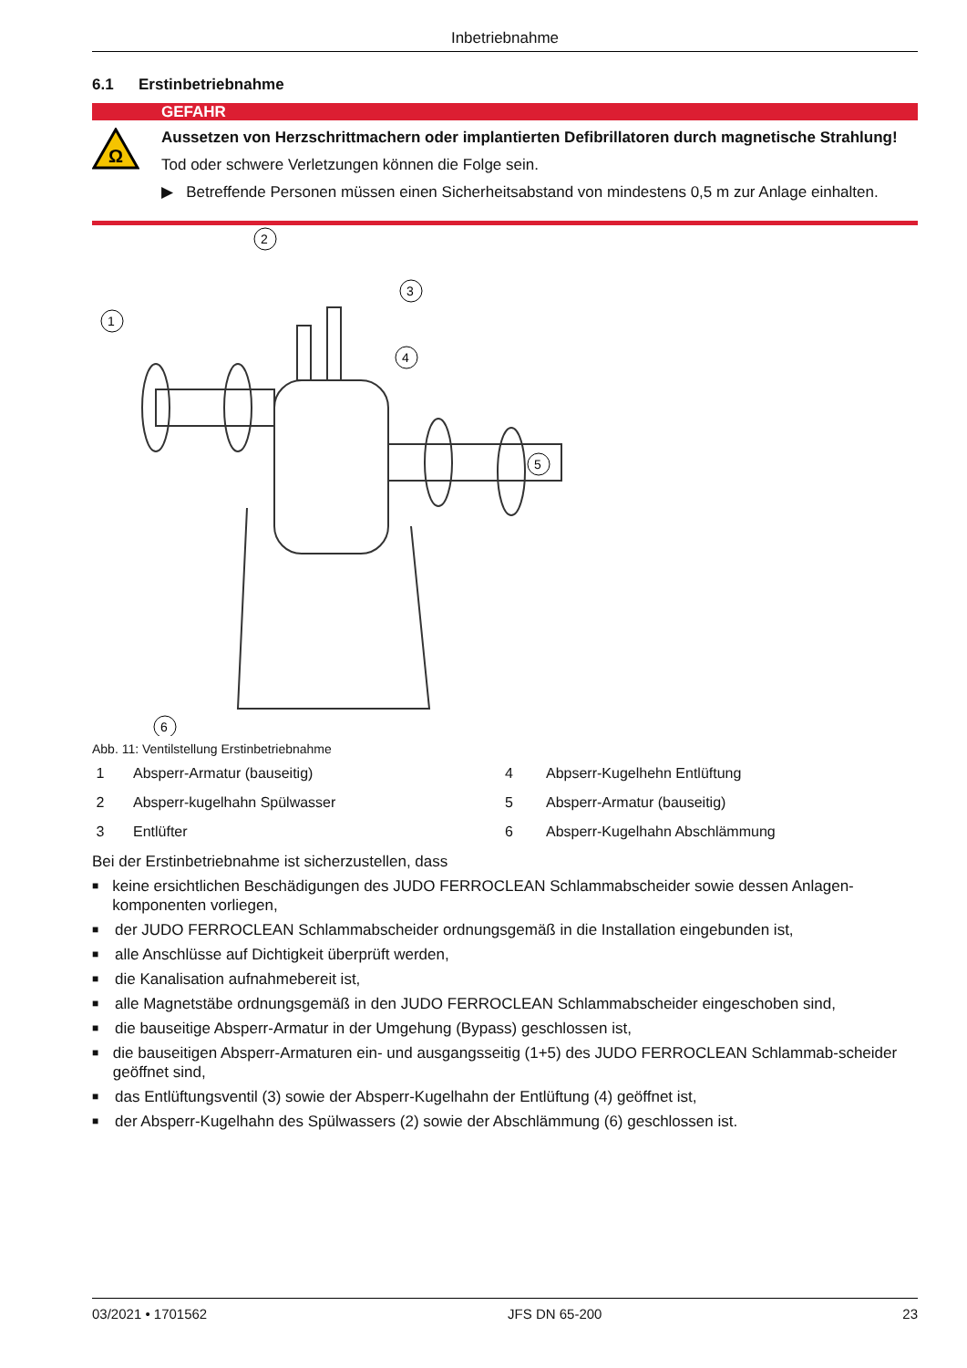Inbetriebnahme
6.1 Erstinbetriebnahme
GEFAHR
Ω
Aussetzen von Herzschrittmachern oder implantierten Defibrillatoren durch magnetische Strahlung!
Tod oder schwere Verletzungen können die Folge sein.
▶ Betreffende Personen müssen einen Sicherheitsabstand von mindestens 0,5 m zur Anlage einhalten.
1
2
3
4
5
6
Abb. 11: Ventilstellung Erstinbetriebnahme
1
Absperr-Armatur (bauseitig)
4
Abpserr-Kugelhehn Entlüftung
2
Absperr-kugelhahn Spülwasser
5
Absperr-Armatur (bauseitig)
3
Entlüfter
6
Absperr-Kugelhahn Abschlämmung
Bei der Erstinbetriebnahme ist sicherzustellen, dass
■ keine ersichtlichen Beschädigungen des JUDO FERROCLEAN Schlammabscheider sowie dessen Anlagen-komponenten vorliegen,
■ der JUDO FERROCLEAN Schlammabscheider ordnungsgemäß in die Installation eingebunden ist,
■ alle Anschlüsse auf Dichtigkeit überprüft werden,
■ die Kanalisation aufnahmebereit ist,
■ alle Magnetstäbe ordnungsgemäß in den JUDO FERROCLEAN Schlammabscheider eingeschoben sind,
■ die bauseitige Absperr-Armatur in der Umgehung (Bypass) geschlossen ist,
■ die bauseitigen Absperr-Armaturen ein- und ausgangsseitig (1+5) des JUDO FERROCLEAN Schlammab-scheider geöffnet sind,
■ das Entlüftungsventil (3) sowie der Absperr-Kugelhahn der Entlüftung (4) geöffnet ist,
■ der Absperr-Kugelhahn des Spülwassers (2) sowie der Abschlämmung (6) geschlossen ist.
03/2021 • 1701562 JFS DN 65-200 23